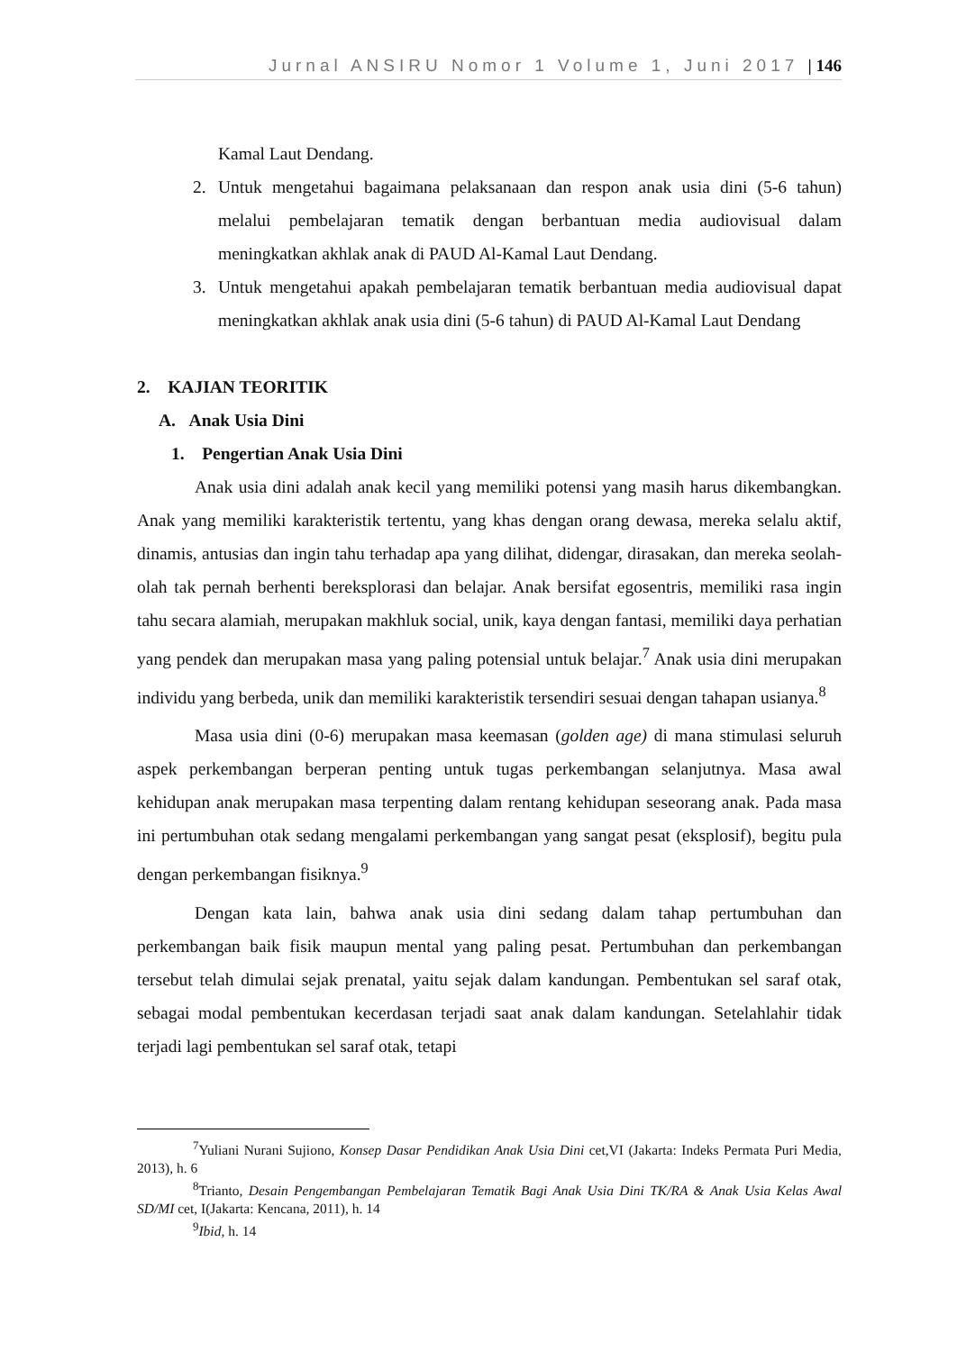Jurnal ANSIRU Nomor 1 Volume 1, Juni 2017 | 146
Kamal Laut Dendang.
2. Untuk mengetahui bagaimana pelaksanaan dan respon anak usia dini (5-6 tahun) melalui pembelajaran tematik dengan berbantuan media audiovisual dalam meningkatkan akhlak anak di PAUD Al-Kamal Laut Dendang.
3. Untuk mengetahui apakah pembelajaran tematik berbantuan media audiovisual dapat meningkatkan akhlak anak usia dini (5-6 tahun) di PAUD Al-Kamal Laut Dendang
2. KAJIAN TEORITIK
A. Anak Usia Dini
1. Pengertian Anak Usia Dini
Anak usia dini adalah anak kecil yang memiliki potensi yang masih harus dikembangkan. Anak yang memiliki karakteristik tertentu, yang khas dengan orang dewasa, mereka selalu aktif, dinamis, antusias dan ingin tahu terhadap apa yang dilihat, didengar, dirasakan, dan mereka seolah-olah tak pernah berhenti bereksplorasi dan belajar. Anak bersifat egosentris, memiliki rasa ingin tahu secara alamiah, merupakan makhluk social, unik, kaya dengan fantasi, memiliki daya perhatian yang pendek dan merupakan masa yang paling potensial untuk belajar.<sup>7</sup> Anak usia dini merupakan individu yang berbeda, unik dan memiliki karakteristik tersendiri sesuai dengan tahapan usianya.<sup>8</sup>
Masa usia dini (0-6) merupakan masa keemasan (golden age) di mana stimulasi seluruh aspek perkembangan berperan penting untuk tugas perkembangan selanjutnya. Masa awal kehidupan anak merupakan masa terpenting dalam rentang kehidupan seseorang anak. Pada masa ini pertumbuhan otak sedang mengalami perkembangan yang sangat pesat (eksplosif), begitu pula dengan perkembangan fisiknya.<sup>9</sup>
Dengan kata lain, bahwa anak usia dini sedang dalam tahap pertumbuhan dan perkembangan baik fisik maupun mental yang paling pesat. Pertumbuhan dan perkembangan tersebut telah dimulai sejak prenatal, yaitu sejak dalam kandungan. Pembentukan sel saraf otak, sebagai modal pembentukan kecerdasan terjadi saat anak dalam kandungan. Setelahlahir tidak terjadi lagi pembentukan sel saraf otak, tetapi
<sup>7</sup> Yuliani Nurani Sujiono, Konsep Dasar Pendidikan Anak Usia Dini cet,VI (Jakarta: Indeks Permata Puri Media, 2013), h. 6
<sup>8</sup> Trianto, Desain Pengembangan Pembelajaran Tematik Bagi Anak Usia Dini TK/RA & Anak Usia Kelas Awal SD/MI cet, I(Jakarta: Kencana, 2011), h. 14
<sup>9</sup> Ibid, h. 14